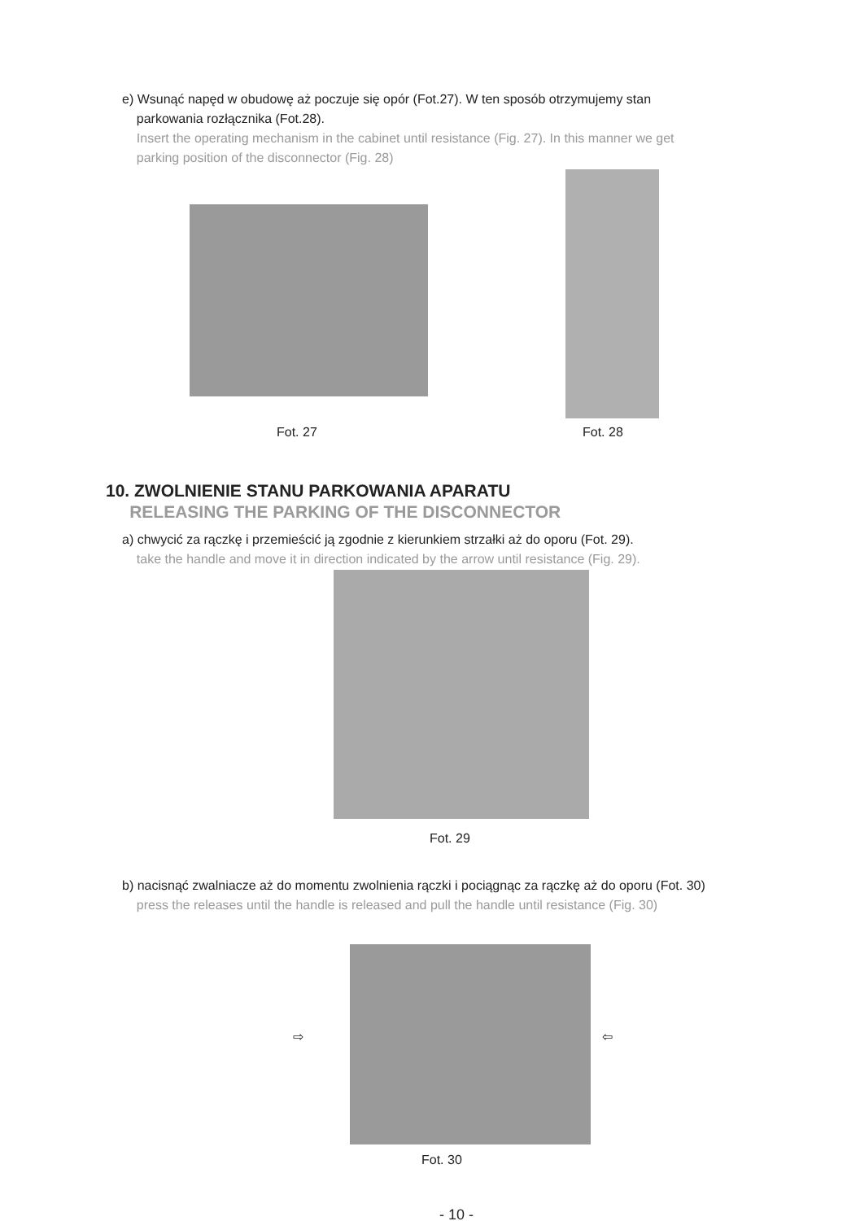e) Wsunąć napęd w obudowę aż poczuje się opór (Fot.27). W ten sposób otrzymujemy stan
parkowania rozłącznika (Fot.28).
Insert the operating mechanism in the cabinet until resistance (Fig. 27). In this manner we get
parking position of the disconnector (Fig. 28)
Fot. 27 Fot. 28
10. ZWOLNIENIE STANU PARKOWANIA APARATU
RELEASING THE PARKING OF THE DISCONNECTOR
a) chwycić za rączkę i przemieścić ją zgodnie z kierunkiem strzałki aż do oporu (Fot. 29).
take the handle and move it in direction indicated by the arrow until resistance (Fig. 29).
Fot. 29
b) nacisnąć zwalniacze aż do momentu zwolnienia rączki i pociągnąc za rączkę aż do oporu (Fot. 30)
press the releases until the handle is released and pull the handle until resistance (Fig. 30)
⇨ ⇦
Fot. 30
- 10 -